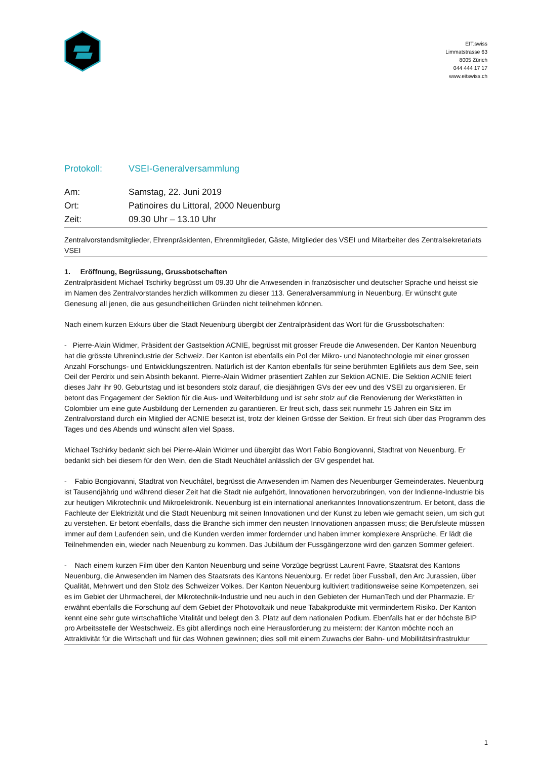EIT.swiss
Limmatstrasse 63
8005 Zürich
044 444 17 17
www.eitswiss.ch
Protokoll: VSEI-Generalversammlung
Am: Samstag, 22. Juni 2019
Ort: Patinoires du Littoral, 2000 Neuenburg
Zeit: 09.30 Uhr – 13.10 Uhr
Zentralvorstandsmitglieder, Ehrenpräsidenten, Ehrenmitglieder, Gäste, Mitglieder des VSEI und Mitarbeiter des Zentralsekretariats VSEI
1. Eröffnung, Begrüssung, Grussbotschaften
Zentralpräsident Michael Tschirky begrüsst um 09.30 Uhr die Anwesenden in französischer und deutscher Sprache und heisst sie im Namen des Zentralvorstandes herzlich willkommen zu dieser 113. Generalversammlung in Neuenburg. Er wünscht gute Genesung all jenen, die aus gesundheitlichen Gründen nicht teilnehmen können.
Nach einem kurzen Exkurs über die Stadt Neuenburg übergibt der Zentralpräsident das Wort für die Grussbotschaften:
- Pierre-Alain Widmer, Präsident der Gastsektion ACNIE, begrüsst mit grosser Freude die Anwesenden. Der Kanton Neuenburg hat die grösste Uhrenindustrie der Schweiz. Der Kanton ist ebenfalls ein Pol der Mikro- und Nanotechnologie mit einer grossen Anzahl Forschungs- und Entwicklungszentren. Natürlich ist der Kanton ebenfalls für seine berühmten Eglifilets aus dem See, sein Oeil der Perdrix und sein Absinth bekannt. Pierre-Alain Widmer präsentiert Zahlen zur Sektion ACNIE. Die Sektion ACNIE feiert dieses Jahr ihr 90. Geburtstag und ist besonders stolz darauf, die diesjährigen GVs der eev und des VSEI zu organisieren. Er betont das Engagement der Sektion für die Aus- und Weiterbildung und ist sehr stolz auf die Renovierung der Werkstätten in Colombier um eine gute Ausbildung der Lernenden zu garantieren. Er freut sich, dass seit nunmehr 15 Jahren ein Sitz im Zentralvorstand durch ein Mitglied der ACNIE besetzt ist, trotz der kleinen Grösse der Sektion. Er freut sich über das Programm des Tages und des Abends und wünscht allen viel Spass.
Michael Tschirky bedankt sich bei Pierre-Alain Widmer und übergibt das Wort Fabio Bongiovanni, Stadtrat von Neuenburg. Er bedankt sich bei diesem für den Wein, den die Stadt Neuchâtel anlässlich der GV gespendet hat.
- Fabio Bongiovanni, Stadtrat von Neuchâtel, begrüsst die Anwesenden im Namen des Neuenburger Gemeinderates. Neuenburg ist Tausendjährig und während dieser Zeit hat die Stadt nie aufgehört, Innovationen hervorzubringen, von der Indienne-Industrie bis zur heutigen Mikrotechnik und Mikroelektronik. Neuenburg ist ein international anerkanntes Innovationszentrum. Er betont, dass die Fachleute der Elektrizität und die Stadt Neuenburg mit seinen Innovationen und der Kunst zu leben wie gemacht seien, um sich gut zu verstehen. Er betont ebenfalls, dass die Branche sich immer den neusten Innovationen anpassen muss; die Berufsleute müssen immer auf dem Laufenden sein, und die Kunden werden immer fordernder und haben immer komplexere Ansprüche. Er lädt die Teilnehmenden ein, wieder nach Neuenburg zu kommen. Das Jubiläum der Fussgängerzone wird den ganzen Sommer gefeiert.
- Nach einem kurzen Film über den Kanton Neuenburg und seine Vorzüge begrüsst Laurent Favre, Staatsrat des Kantons Neuenburg, die Anwesenden im Namen des Staatsrats des Kantons Neuenburg. Er redet über Fussball, den Arc Jurassien, über Qualität, Mehrwert und den Stolz des Schweizer Volkes. Der Kanton Neuenburg kultiviert traditionsweise seine Kompetenzen, sei es im Gebiet der Uhrmacherei, der Mikrotechnik-Industrie und neu auch in den Gebieten der HumanTech und der Pharmazie. Er erwähnt ebenfalls die Forschung auf dem Gebiet der Photovoltaik und neue Tabakprodukte mit vermindertem Risiko. Der Kanton kennt eine sehr gute wirtschaftliche Vitalität und belegt den 3. Platz auf dem nationalen Podium. Ebenfalls hat er der höchste BIP pro Arbeitsstelle der Westschweiz. Es gibt allerdings noch eine Herausforderung zu meistern: der Kanton möchte noch an Attraktivität für die Wirtschaft und für das Wohnen gewinnen; dies soll mit einem Zuwachs der Bahn- und Mobilitätsinfrastruktur
1